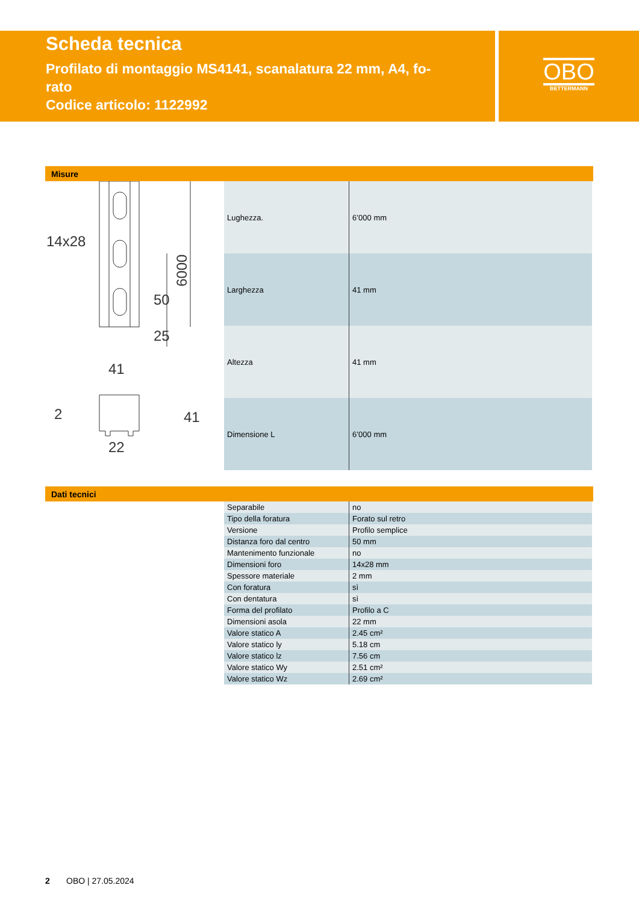Scheda tecnica
Profilato di montaggio MS4141, scanalatura 22 mm, A4, fo-
rato
Codice articolo: 1122992
OBO
BETTERMANN
Misure
14x28
6000
50
25
41
41
2
22
| Lughezza. | 6’000 mm |
| Larghezza | 41 mm |
| Altezza | 41 mm |
| Dimensione L | 6’000 mm |
Dati tecnici
| Separabile | no |
| Tipo della foratura | Forato sul retro |
| Versione | Profilo semplice |
| Distanza foro dal centro | 50 mm |
| Mantenimento funzionale | no |
| Dimensioni foro | 14x28 mm |
| Spessore materiale | 2 mm |
| Con foratura | sì |
| Con dentatura | sì |
| Forma del profilato | Profilo a C |
| Dimensioni asola | 22 mm |
| Valore statico A | 2.45 cm² |
| Valore statico ly | 5.18 cm |
| Valore statico lz | 7.56 cm |
| Valore statico Wy | 2.51 cm² |
| Valore statico Wz | 2.69 cm² |
2 OBO | 27.05.2024